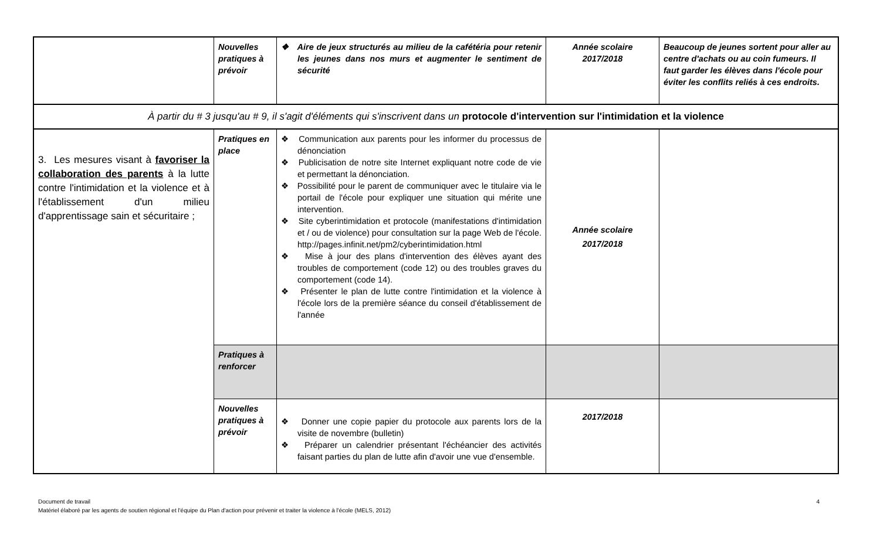| | Nouvelles pratiques à prévoir | ❖ Aire de jeux structurés au milieu de la cafétéria pour retenir les jeunes dans nos murs et augmenter le sentiment de sécurité | Année scolaire 2017/2018 | Beaucoup de jeunes sortent pour aller au centre d'achats ou au coin fumeurs. Il faut garder les élèves dans l'école pour éviter les conflits reliés à ces endroits. |
| À partir du # 3 jusqu'au # 9, il s'agit d'éléments qui s'inscrivent dans un protocole d'intervention sur l'intimidation et la violence | | | | |
| 3. Les mesures visant à favoriser la collaboration des parents à la lutte contre l'intimidation et la violence et à l'établissement d'un milieu d'apprentissage sain et sécuritaire ; | Pratiques en place | ❖ Communication aux parents pour les informer du processus de dénonciation ❖ Publicisation de notre site Internet expliquant notre code de vie et permettant la dénonciation. ❖ Possibilité pour le parent de communiquer avec le titulaire via le portail de l'école pour expliquer une situation qui mérite une intervention. ❖ Site cyberintimidation et protocole (manifestations d'intimidation et / ou de violence) pour consultation sur la page Web de l'école. http://pages.infinit.net/pm2/cyberintimidation.html ❖ Mise à jour des plans d'intervention des élèves ayant des troubles de comportement (code 12) ou des troubles graves du comportement (code 14). ❖ Présenter le plan de lutte contre l'intimidation et la violence à l'école lors de la première séance du conseil d'établissement de l'année | Année scolaire 2017/2018 | |
| | Pratiques à renforcer | | | |
| | Nouvelles pratiques à prévoir | ❖ Donner une copie papier du protocole aux parents lors de la visite de novembre (bulletin) ❖ Préparer un calendrier présentant l'échéancier des activités faisant parties du plan de lutte afin d'avoir une vue d'ensemble. | 2017/2018 | |
Document de travail 4
Matériel élaboré par les agents de soutien régional et l'équipe du Plan d'action pour prévenir et traiter la violence à l'école (MELS, 2012)